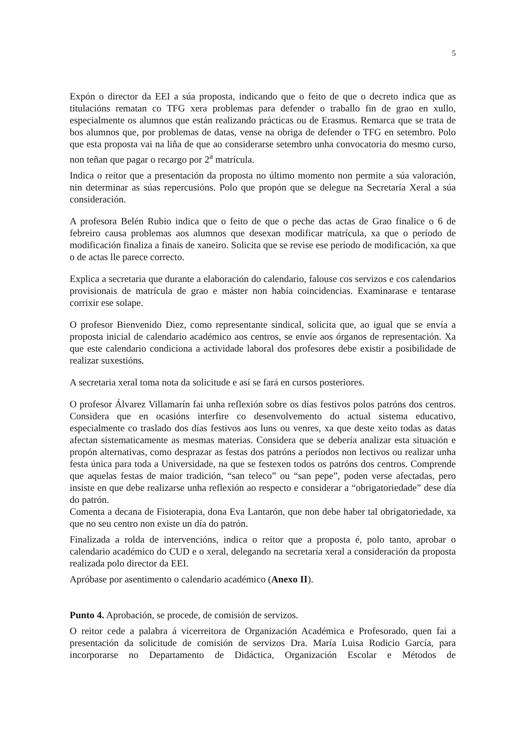5
Expón o director da EEI a súa proposta, indicando que o feito de que o decreto indica que as titulacións rematan co TFG xera problemas para defender o traballo fin de grao en xullo, especialmente os alumnos que están realizando prácticas ou de Erasmus. Remarca que se trata de bos alumnos que, por problemas de datas, vense na obriga de defender o TFG en setembro. Polo que esta proposta vai na liña de que ao considerarse setembro unha convocatoria do mesmo curso, non teñan que pagar o recargo por 2<sup>a</sup> matrícula.
Indica o reitor que a presentación da proposta no último momento non permite a súa valoración, nin determinar as súas repercusións. Polo que propón que se delegue na Secretaría Xeral a súa consideración.
A profesora Belén Rubio indica que o feito de que o peche das actas de Grao finalice o 6 de febreiro causa problemas aos alumnos que desexan modificar matrícula, xa que o período de modificación finaliza a finais de xaneiro. Solicita que se revise ese período de modificación, xa que o de actas lle parece correcto.
Explica a secretaria que durante a elaboración do calendario, falouse cos servizos e cos calendarios provisionais de matrícula de grao e máster non había coincidencias. Examinarase e tentarase corrixir ese solape.
O profesor Bienvenido Diez, como representante sindical, solicita que, ao igual que se envía a proposta inicial de calendario académico aos centros, se envíe aos órganos de representación. Xa que este calendario condiciona a actividade laboral dos profesores debe existir a posibilidade de realizar suxestións.
A secretaria xeral toma nota da solicitude e así se fará en cursos posteriores.
O profesor Álvarez Villamarín fai unha reflexión sobre os días festivos polos patróns dos centros. Considera que en ocasións interfire co desenvolvemento do actual sistema educativo, especialmente co traslado dos días festivos aos luns ou venres, xa que deste xeito todas as datas afectan sistematicamente as mesmas materias. Considera que se debería analizar esta situación e propón alternativas, como desprazar as festas dos patróns a períodos non lectivos ou realizar unha festa única para toda a Universidade, na que se festexen todos os patróns dos centros. Comprende que aquelas festas de maior tradición, “san teleco” ou “san pepe”, poden verse afectadas, pero insiste en que debe realizarse unha reflexión ao respecto e considerar a “obrigatoriedade” dese día do patrón.
Comenta a decana de Fisioterapia, dona Eva Lantarón, que non debe haber tal obrigatoriedade, xa que no seu centro non existe un día do patrón.
Finalizada a rolda de intervencións, indica o reitor que a proposta é, polo tanto, aprobar o calendario académico do CUD e o xeral, delegando na secretaría xeral a consideración da proposta realizada polo director da EEI.
Apróbase por asentimento o calendario académico (Anexo II).
Punto 4. Aprobación, se procede, de comisión de servizos.
O reitor cede a palabra á vicerreitora de Organización Académica e Profesorado, quen fai a presentación da solicitude de comisión de servizos Dra. María Luisa Rodicio García, para incorporarse no Departamento de Didáctica, Organización Escolar e Métodos de